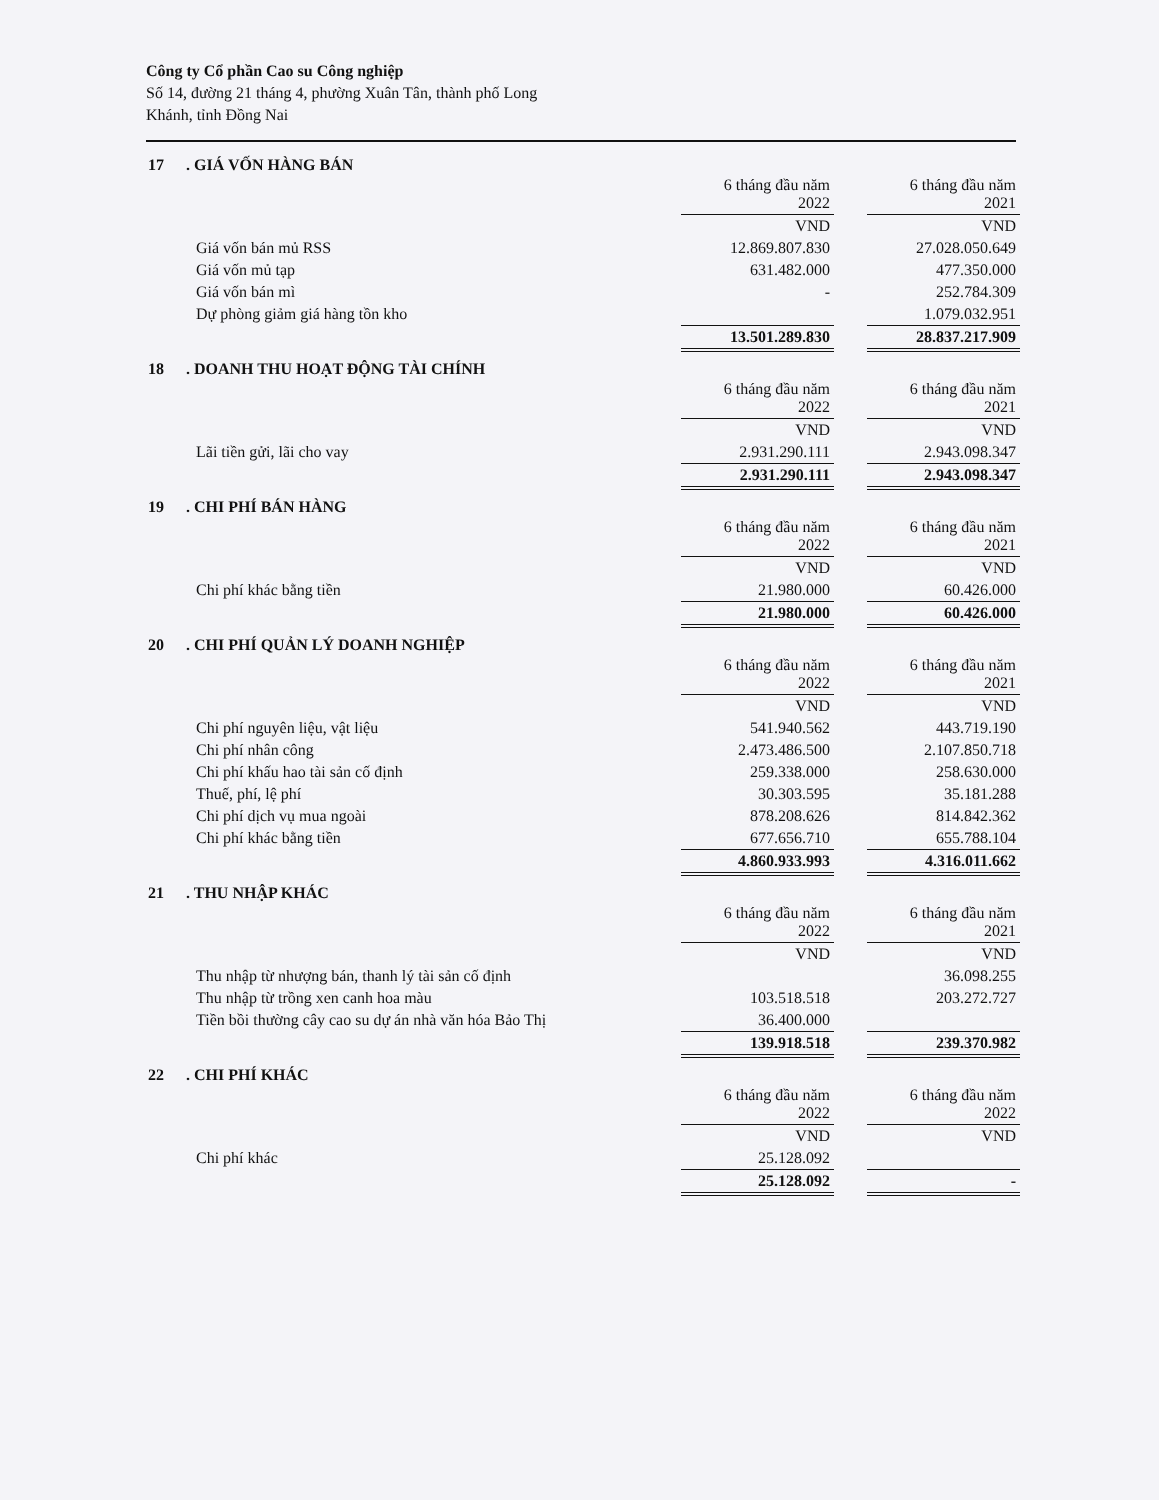Công ty Cổ phần Cao su Công nghiệp
Số 14, đường 21 tháng 4, phường Xuân Tân, thành phố Long
Khánh, tỉnh Đồng Nai
17. GIÁ VỐN HÀNG BÁN
| | 6 tháng đầu năm 2022 | | 6 tháng đầu năm 2021 |
| --- | --- | --- | --- |
| | VND | | VND |
| Giá vốn bán mủ RSS | 12.869.807.830 | | 27.028.050.649 |
| Giá vốn mủ tạp | 631.482.000 | | 477.350.000 |
| Giá vốn bán mì | - | | 252.784.309 |
| Dự phòng giảm giá hàng tồn kho | | | 1.079.032.951 |
| | 13.501.289.830 | | 28.837.217.909 |
18. DOANH THU HOẠT ĐỘNG TÀI CHÍNH
| | 6 tháng đầu năm 2022 | | 6 tháng đầu năm 2021 |
| --- | --- | --- | --- |
| | VND | | VND |
| Lãi tiền gửi, lãi cho vay | 2.931.290.111 | | 2.943.098.347 |
| | 2.931.290.111 | | 2.943.098.347 |
19. CHI PHÍ BÁN HÀNG
| | 6 tháng đầu năm 2022 | | 6 tháng đầu năm 2021 |
| --- | --- | --- | --- |
| | VND | | VND |
| Chi phí khác bằng tiền | 21.980.000 | | 60.426.000 |
| | 21.980.000 | | 60.426.000 |
20. CHI PHÍ QUẢN LÝ DOANH NGHIỆP
| | 6 tháng đầu năm 2022 | | 6 tháng đầu năm 2021 |
| --- | --- | --- | --- |
| | VND | | VND |
| Chi phí nguyên liệu, vật liệu | 541.940.562 | | 443.719.190 |
| Chi phí nhân công | 2.473.486.500 | | 2.107.850.718 |
| Chi phí khấu hao tài sản cố định | 259.338.000 | | 258.630.000 |
| Thuế, phí, lệ phí | 30.303.595 | | 35.181.288 |
| Chi phí dịch vụ mua ngoài | 878.208.626 | | 814.842.362 |
| Chi phí khác bằng tiền | 677.656.710 | | 655.788.104 |
| | 4.860.933.993 | | 4.316.011.662 |
21. THU NHẬP KHÁC
| | 6 tháng đầu năm 2022 | | 6 tháng đầu năm 2021 |
| --- | --- | --- | --- |
| | VND | | VND |
| Thu nhập từ nhượng bán, thanh lý tài sản cố định | | | 36.098.255 |
| Thu nhập từ trồng xen canh hoa màu | 103.518.518 | | 203.272.727 |
| Tiền bồi thường cây cao su dự án nhà văn hóa Bảo Thị | 36.400.000 | | |
| | 139.918.518 | | 239.370.982 |
22. CHI PHÍ KHÁC
| | 6 tháng đầu năm 2022 | | 6 tháng đầu năm 2022 |
| --- | --- | --- | --- |
| | VND | | VND |
| Chi phí khác | 25.128.092 | | |
| | 25.128.092 | | - |